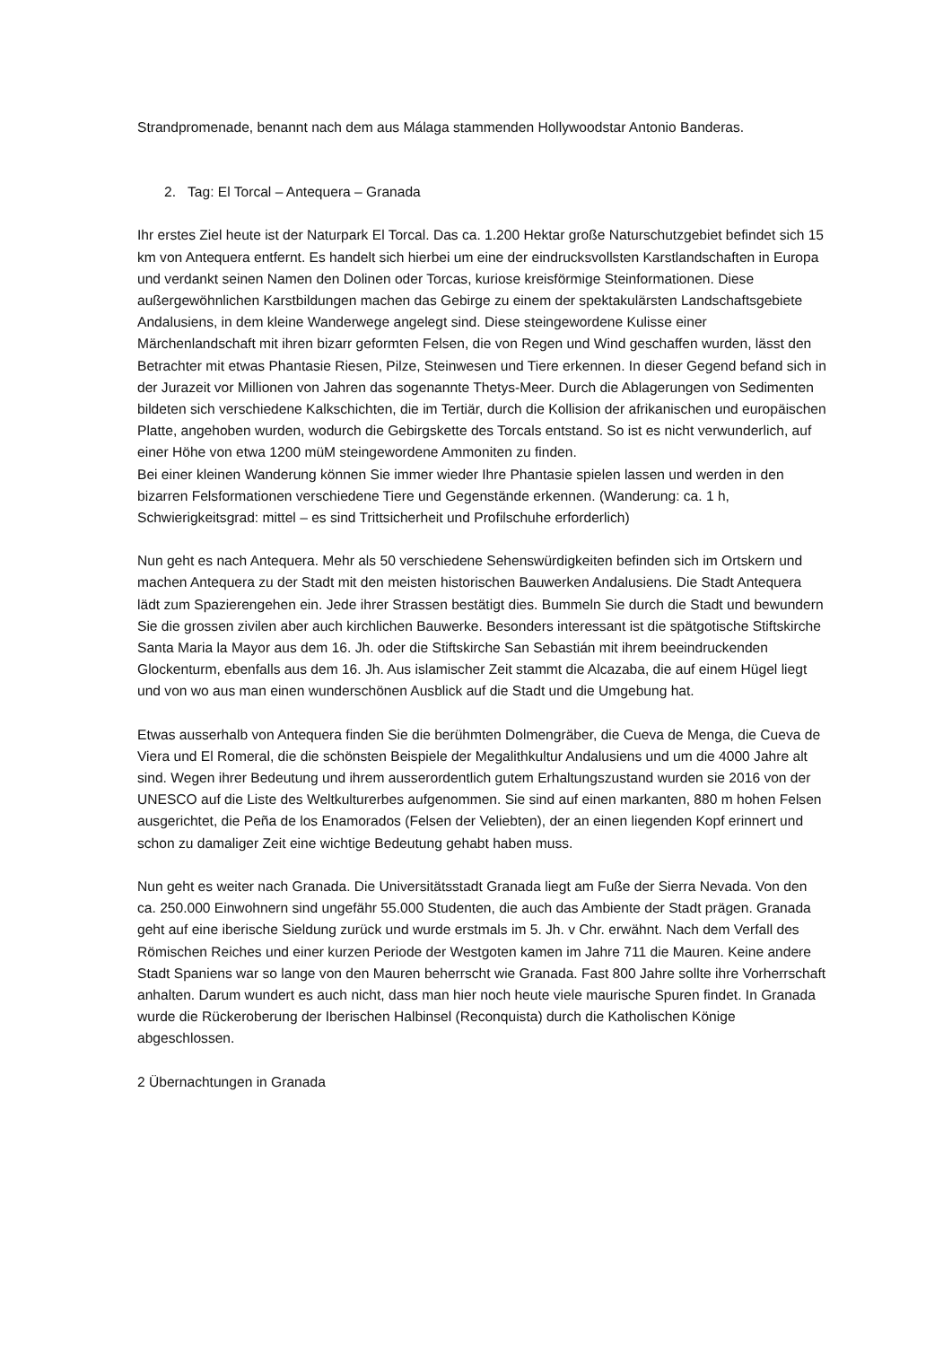Strandpromenade, benannt nach dem aus Málaga stammenden Hollywoodstar Antonio Banderas.
2. Tag: El Torcal – Antequera – Granada
Ihr erstes Ziel heute ist der Naturpark El Torcal. Das ca. 1.200 Hektar große Naturschutzgebiet befindet sich 15 km von Antequera entfernt. Es handelt sich hierbei um eine der eindrucksvollsten Karstlandschaften in Europa und verdankt seinen Namen den Dolinen oder Torcas, kuriose kreisförmige Steinformationen. Diese außergewöhnlichen Karstbildungen machen das Gebirge zu einem der spektakulärsten Landschaftsgebiete Andalusiens, in dem kleine Wanderwege angelegt sind. Diese steingewordene Kulisse einer Märchenlandschaft mit ihren bizarr geformten Felsen, die von Regen und Wind geschaffen wurden, lässt den Betrachter mit etwas Phantasie Riesen, Pilze, Steinwesen und Tiere erkennen. In dieser Gegend befand sich in der Jurazeit vor Millionen von Jahren das sogenannte Thetys-Meer. Durch die Ablagerungen von Sedimenten bildeten sich verschiedene Kalkschichten, die im Tertiär, durch die Kollision der afrikanischen und europäischen Platte, angehoben wurden, wodurch die Gebirgskette des Torcals entstand. So ist es nicht verwunderlich, auf einer Höhe von etwa 1200 müM steingewordene Ammoniten zu finden.
Bei einer kleinen Wanderung können Sie immer wieder Ihre Phantasie spielen lassen und werden in den bizarren Felsformationen verschiedene Tiere und Gegenstände erkennen. (Wanderung: ca. 1 h, Schwierigkeitsgrad: mittel – es sind Trittsicherheit und Profilschuhe erforderlich)
Nun geht es nach Antequera. Mehr als 50 verschiedene Sehenswürdigkeiten befinden sich im Ortskern und machen Antequera zu der Stadt mit den meisten historischen Bauwerken Andalusiens. Die Stadt Antequera lädt zum Spazierengehen ein. Jede ihrer Strassen bestätigt dies. Bummeln Sie durch die Stadt und bewundern Sie die grossen zivilen aber auch kirchlichen Bauwerke. Besonders interessant ist die spätgotische Stiftskirche Santa Maria la Mayor aus dem 16. Jh. oder die Stiftskirche San Sebastián mit ihrem beeindruckenden Glockenturm, ebenfalls aus dem 16. Jh. Aus islamischer Zeit stammt die Alcazaba, die auf einem Hügel liegt und von wo aus man einen wunderschönen Ausblick auf die Stadt und die Umgebung hat.
Etwas ausserhalb von Antequera finden Sie die berühmten Dolmengräber, die Cueva de Menga, die Cueva de Viera und El Romeral, die die schönsten Beispiele der Megalithkultur Andalusiens und um die 4000 Jahre alt sind. Wegen ihrer Bedeutung und ihrem ausserordentlich gutem Erhaltungszustand wurden sie 2016 von der UNESCO auf die Liste des Weltkulturerbes aufgenommen. Sie sind auf einen markanten, 880 m hohen Felsen ausgerichtet, die Peña de los Enamorados (Felsen der Veliebten), der an einen liegenden Kopf erinnert und schon zu damaliger Zeit eine wichtige Bedeutung gehabt haben muss.
Nun geht es weiter nach Granada. Die Universitätsstadt Granada liegt am Fuße der Sierra Nevada. Von den ca. 250.000 Einwohnern sind ungefähr 55.000 Studenten, die auch das Ambiente der Stadt prägen. Granada geht auf eine iberische Sieldung zurück und wurde erstmals im 5. Jh. v Chr. erwähnt. Nach dem Verfall des Römischen Reiches und einer kurzen Periode der Westgoten kamen im Jahre 711 die Mauren. Keine andere Stadt Spaniens war so lange von den Mauren beherrscht wie Granada. Fast 800 Jahre sollte ihre Vorherrschaft anhalten. Darum wundert es auch nicht, dass man hier noch heute viele maurische Spuren findet. In Granada wurde die Rückeroberung der Iberischen Halbinsel (Reconquista) durch die Katholischen Könige abgeschlossen.
2 Übernachtungen in Granada